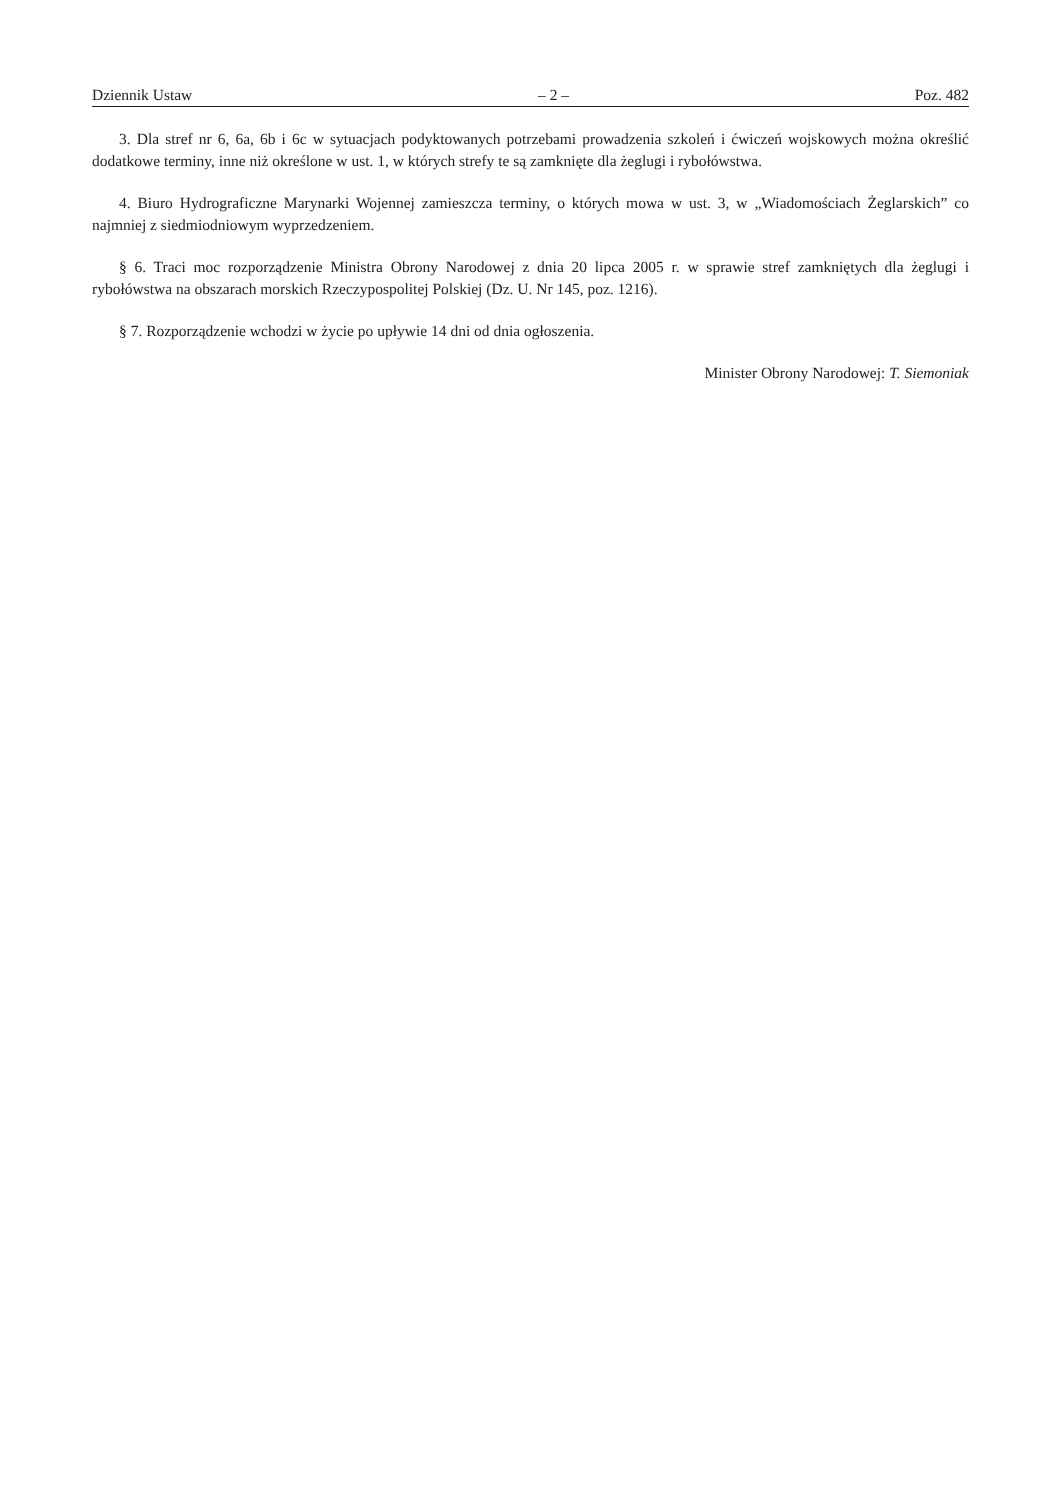Dziennik Ustaw – 2 – Poz. 482
3. Dla stref nr 6, 6a, 6b i 6c w sytuacjach podyktowanych potrzebami prowadzenia szkoleń i ćwiczeń wojskowych można określić dodatkowe terminy, inne niż określone w ust. 1, w których strefy te są zamknięte dla żeglugi i rybołówstwa.
4. Biuro Hydrograficzne Marynarki Wojennej zamieszcza terminy, o których mowa w ust. 3, w „Wiadomościach Żeglarskich” co najmniej z siedmiodniowym wyprzedzeniem.
§ 6. Traci moc rozporządzenie Ministra Obrony Narodowej z dnia 20 lipca 2005 r. w sprawie stref zamkniętych dla żeglugi i rybołówstwa na obszarach morskich Rzeczypospolitej Polskiej (Dz. U. Nr 145, poz. 1216).
§ 7. Rozporządzenie wchodzi w życie po upływie 14 dni od dnia ogłoszenia.
Minister Obrony Narodowej: T. Siemoniak